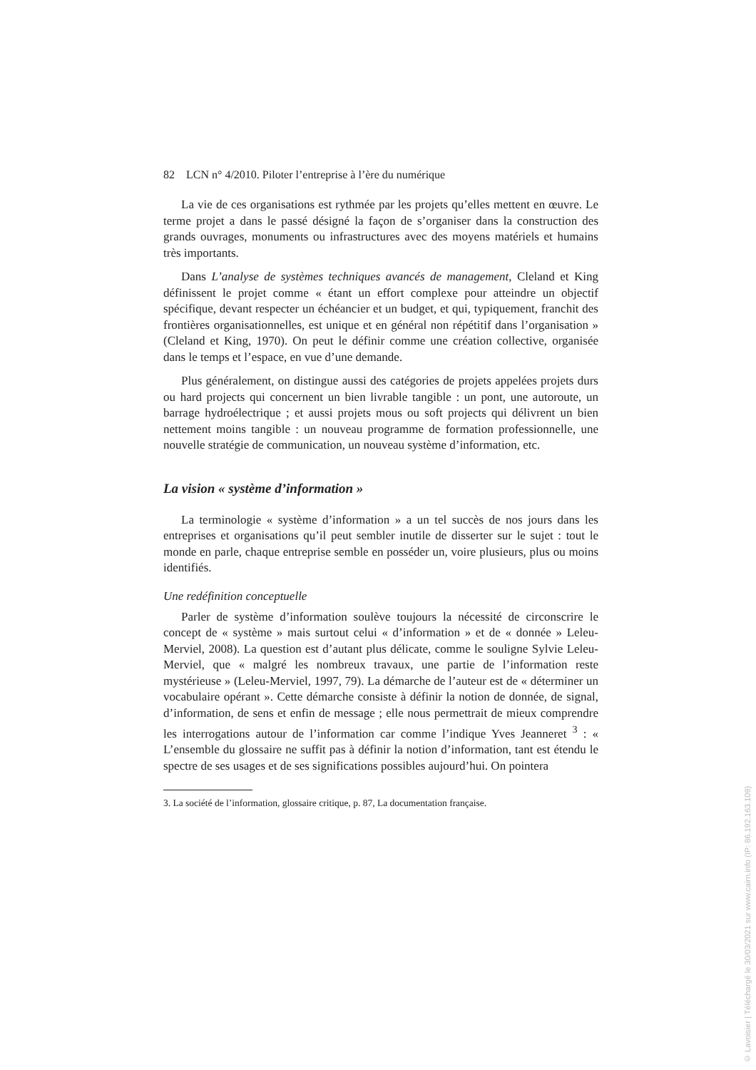82 LCN n° 4/2010. Piloter l’entreprise à l’ère du numérique
La vie de ces organisations est rythmée par les projets qu’elles mettent en œuvre. Le terme projet a dans le passé désigné la façon de s’organiser dans la construction des grands ouvrages, monuments ou infrastructures avec des moyens matériels et humains très importants.
Dans L’analyse de systèmes techniques avancés de management, Cleland et King définissent le projet comme « étant un effort complexe pour atteindre un objectif spécifique, devant respecter un échéancier et un budget, et qui, typiquement, franchit des frontières organisationnelles, est unique et en général non répétitif dans l’organisation » (Cleland et King, 1970). On peut le définir comme une création collective, organisée dans le temps et l’espace, en vue d’une demande.
Plus généralement, on distingue aussi des catégories de projets appelées projets durs ou hard projects qui concernent un bien livrable tangible : un pont, une autoroute, un barrage hydroélectrique ; et aussi projets mous ou soft projects qui délivrent un bien nettement moins tangible : un nouveau programme de formation professionnelle, une nouvelle stratégie de communication, un nouveau système d’information, etc.
La vision « système d’information »
La terminologie « système d’information » a un tel succès de nos jours dans les entreprises et organisations qu’il peut sembler inutile de disserter sur le sujet : tout le monde en parle, chaque entreprise semble en posséder un, voire plusieurs, plus ou moins identifiés.
Une redéfinition conceptuelle
Parler de système d’information soulève toujours la nécessité de circonscrire le concept de « système » mais surtout celui « d’information » et de « donnée » Leleu-Merviel, 2008). La question est d’autant plus délicate, comme le souligne Sylvie Leleu-Merviel, que « malgré les nombreux travaux, une partie de l’information reste mystérieuse » (Leleu-Merviel, 1997, 79). La démarche de l’auteur est de « déterminer un vocabulaire opérant ». Cette démarche consiste à définir la notion de donnée, de signal, d’information, de sens et enfin de message ; elle nous permettrait de mieux comprendre les interrogations autour de l’information car comme l’indique Yves Jeanneret <sup>3</sup> : « L’ensemble du glossaire ne suffit pas à définir la notion d’information, tant est étendu le spectre de ses usages et de ses significations possibles aujourd’hui. On pointera
3. La société de l’information, glossaire critique, p. 87, La documentation française.
© Lavoisier | Téléchargé le 30/03/2021 sur www.cairn.info (IP: 86.192.163.109)